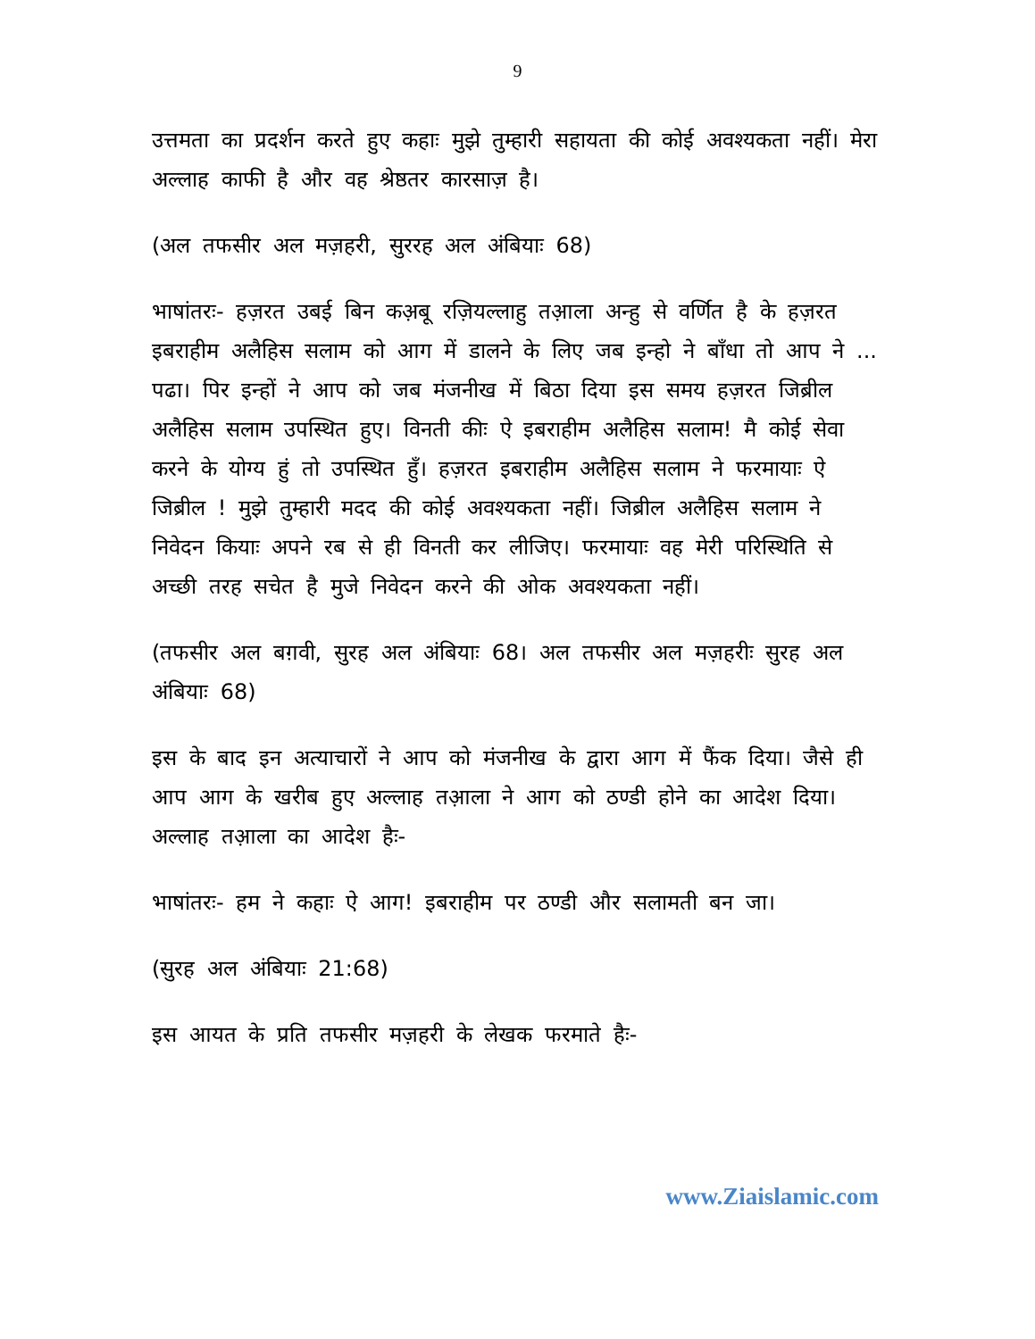9
उत्तमता का प्रदर्शन करते हुए कहाः मुझे तुम्हारी सहायता की कोई अवश्यकता नहीं। मेरा अल्लाह काफी है और वह श्रेष्ठतर कारसाज़ है।
(अल तफसीर अल मज़हरी, सुररह अल अंबियाः 68)
भाषांतरः- हज़रत उबई बिन कअ़बू रज़ियल्लाहु तआ़ला अन्हु से वर्णित है के हज़रत इबराहीम अलैहिस सलाम को आग में डालने के लिए जब इन्हो ने बाँधा तो आप ने ... पढा। पिर इन्हों ने आप को जब मंजनीख में बिठा दिया इस समय हज़रत जिब्रील अलैहिस सलाम उपस्थित हुए। विनती कीः ऐ इबराहीम अलैहिस सलाम! मै कोई सेवा करने के योग्य हुं तो उपस्थित हुँ। हज़रत इबराहीम अलैहिस सलाम ने फरमायाः ऐ जिब्रील ! मुझे तुम्हारी मदद की कोई अवश्यकता नहीं। जिब्रील अलैहिस सलाम ने निवेदन कियाः अपने रब से ही विनती कर लीजिए। फरमायाः वह मेरी परिस्थिति से अच्छी तरह सचेत है मुजे निवेदन करने की ओक अवश्यकता नहीं।
(तफसीर अल बग़वी, सुरह अल अंबियाः 68। अल तफसीर अल मज़हरीः सुरह अल अंबियाः 68)
इस के बाद इन अत्याचारों ने आप को मंजनीख के द्वारा आग में फैंक दिया। जैसे ही आप आग के खरीब हुए अल्लाह तआ़ला ने आग को ठण्डी होने का आदेश दिया। अल्लाह तआ़ला का आदेश हैः-
भाषांतरः- हम ने कहाः ऐ आग! इबराहीम पर ठण्डी और सलामती बन जा।
(सुरह अल अंबियाः 21:68)
इस आयत के प्रति तफसीर मज़हरी के लेखक फरमाते हैः-
www.Ziaislamic.com